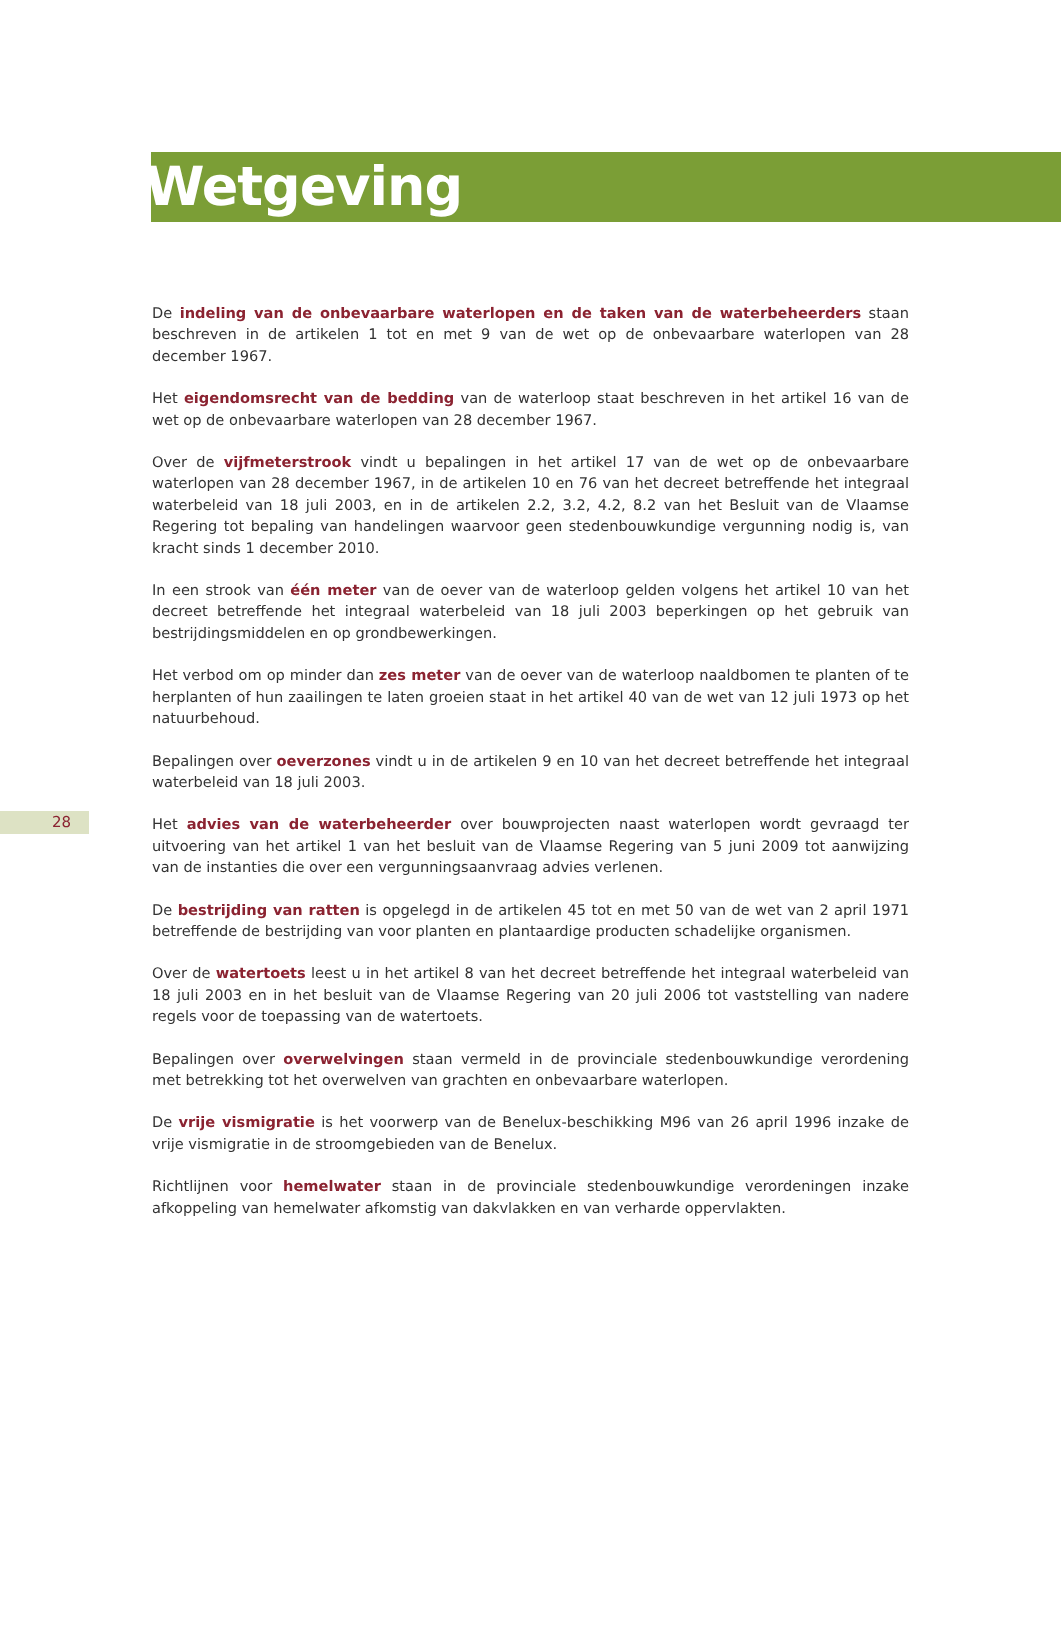Wetgeving
De indeling van de onbevaarbare waterlopen en de taken van de waterbeheerders staan beschreven in de artikelen 1 tot en met 9 van de wet op de onbevaarbare waterlopen van 28 december 1967.
Het eigendomsrecht van de bedding van de waterloop staat beschreven in het artikel 16 van de wet op de onbevaarbare waterlopen van 28 december 1967.
Over de vijfmeterstrook vindt u bepalingen in het artikel 17 van de wet op de onbevaarbare waterlopen van 28 december 1967, in de artikelen 10 en 76 van het decreet betreffende het integraal waterbeleid van 18 juli 2003, en in de artikelen 2.2, 3.2, 4.2, 8.2 van het Besluit van de Vlaamse Regering tot bepaling van handelingen waarvoor geen stedenbouwkundige vergunning nodig is, van kracht sinds 1 december 2010.
In een strook van één meter van de oever van de waterloop gelden volgens het artikel 10 van het decreet betreffende het integraal waterbeleid van 18 juli 2003 beperkingen op het gebruik van bestrijdingsmiddelen en op grondbewerkingen.
Het verbod om op minder dan zes meter van de oever van de waterloop naaldbomen te planten of te herplanten of hun zaailingen te laten groeien staat in het artikel 40 van de wet van 12 juli 1973 op het natuurbehoud.
Bepalingen over oeverzones vindt u in de artikelen 9 en 10 van het decreet betreffende het integraal waterbeleid van 18 juli 2003.
28
Het advies van de waterbeheerder over bouwprojecten naast waterlopen wordt gevraagd ter uitvoering van het artikel 1 van het besluit van de Vlaamse Regering van 5 juni 2009 tot aanwijzing van de instanties die over een vergunningsaanvraag advies verlenen.
De bestrijding van ratten is opgelegd in de artikelen 45 tot en met 50 van de wet van 2 april 1971 betreffende de bestrijding van voor planten en plantaardige producten schadelijke organismen.
Over de watertoets leest u in het artikel 8 van het decreet betreffende het integraal waterbeleid van 18 juli 2003 en in het besluit van de Vlaamse Regering van 20 juli 2006 tot vaststelling van nadere regels voor de toepassing van de watertoets.
Bepalingen over overwelvingen staan vermeld in de provinciale stedenbouwkundige verordening met betrekking tot het overwelven van grachten en onbevaarbare waterlopen.
De vrije vismigratie is het voorwerp van de Benelux-beschikking M96 van 26 april 1996 inzake de vrije vismigratie in de stroomgebieden van de Benelux.
Richtlijnen voor hemelwater staan in de provinciale stedenbouwkundige verordeningen inzake afkoppeling van hemelwater afkomstig van dakvlakken en van verharde oppervlakten.